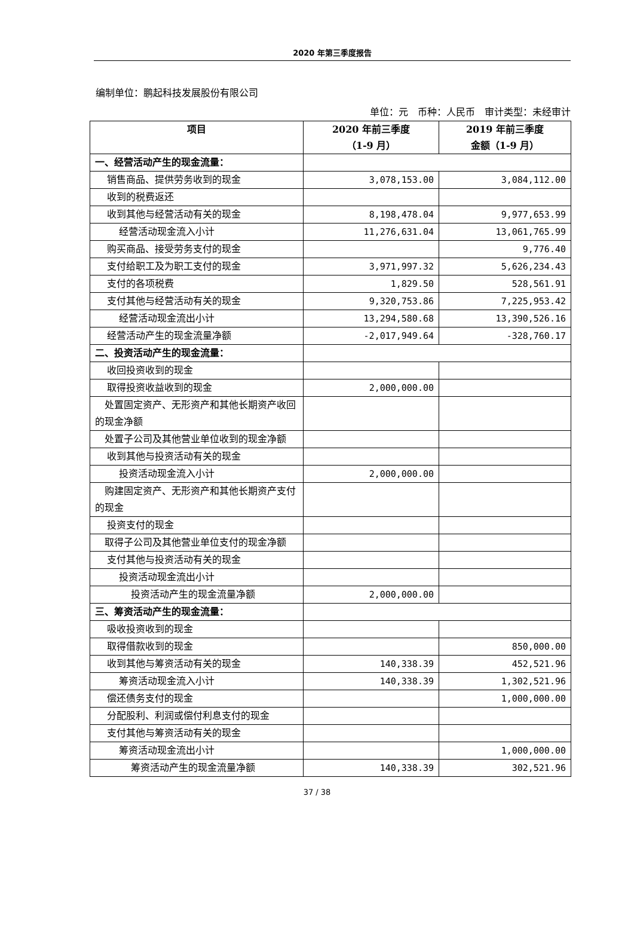2020 年第三季度报告
编制单位：鹏起科技发展股份有限公司
单位：元　币种：人民币　审计类型：未经审计
| 项目 | 2020 年前三季度 （1-9 月） | 2019 年前三季度 金额（1-9 月） |
| --- | --- | --- |
| 一、经营活动产生的现金流量： | | |
| 销售商品、提供劳务收到的现金 | 3,078,153.00 | 3,084,112.00 |
| 收到的税费返还 | | |
| 收到其他与经营活动有关的现金 | 8,198,478.04 | 9,977,653.99 |
| 经营活动现金流入小计 | 11,276,631.04 | 13,061,765.99 |
| 购买商品、接受劳务支付的现金 | | 9,776.40 |
| 支付给职工及为职工支付的现金 | 3,971,997.32 | 5,626,234.43 |
| 支付的各项税费 | 1,829.50 | 528,561.91 |
| 支付其他与经营活动有关的现金 | 9,320,753.86 | 7,225,953.42 |
| 经营活动现金流出小计 | 13,294,580.68 | 13,390,526.16 |
| 经营活动产生的现金流量净额 | -2,017,949.64 | -328,760.17 |
| 二、投资活动产生的现金流量： | | |
| 收回投资收到的现金 | | |
| 取得投资收益收到的现金 | 2,000,000.00 | |
| 处置固定资产、无形资产和其他长期资产收回的现金净额 | | |
| 处置子公司及其他营业单位收到的现金净额 | | |
| 收到其他与投资活动有关的现金 | | |
| 投资活动现金流入小计 | 2,000,000.00 | |
| 购建固定资产、无形资产和其他长期资产支付的现金 | | |
| 投资支付的现金 | | |
| 取得子公司及其他营业单位支付的现金净额 | | |
| 支付其他与投资活动有关的现金 | | |
| 投资活动现金流出小计 | | |
| 投资活动产生的现金流量净额 | 2,000,000.00 | |
| 三、筹资活动产生的现金流量： | | |
| 吸收投资收到的现金 | | |
| 取得借款收到的现金 | | 850,000.00 |
| 收到其他与筹资活动有关的现金 | 140,338.39 | 452,521.96 |
| 筹资活动现金流入小计 | 140,338.39 | 1,302,521.96 |
| 偿还债务支付的现金 | | 1,000,000.00 |
| 分配股利、利润或偿付利息支付的现金 | | |
| 支付其他与筹资活动有关的现金 | | |
| 筹资活动现金流出小计 | | 1,000,000.00 |
| 筹资活动产生的现金流量净额 | 140,338.39 | 302,521.96 |
37 / 38